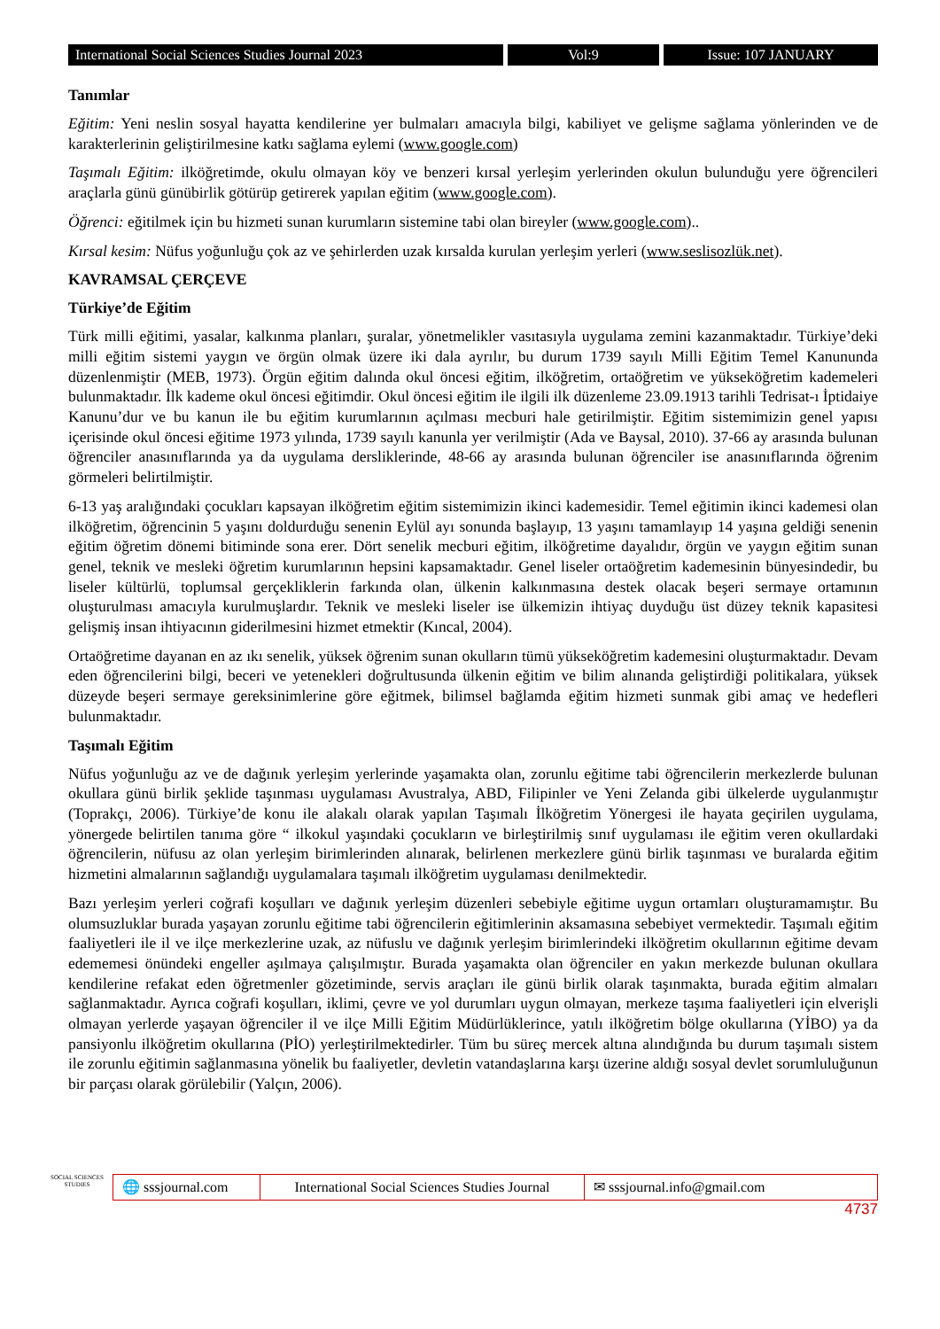International Social Sciences Studies Journal 2023
Vol:9 Issue: 107 JANUARY
Tanımlar
Eğitim: Yeni neslin sosyal hayatta kendilerine yer bulmaları amacıyla bilgi, kabiliyet ve gelişme sağlama yönlerinden ve de karakterlerinin geliştirilmesine katkı sağlama eylemi (www.google.com)
Taşımalı Eğitim: ilköğretimde, okulu olmayan köy ve benzeri kırsal yerleşim yerlerinden okulun bulunduğu yere öğrencileri araçlarla günü günübirlik götürüp getirerek yapılan eğitim (www.google.com).
Öğrenci: eğitilmek için bu hizmeti sunan kurumların sistemine tabi olan bireyler (www.google.com)..
Kırsal kesim: Nüfus yoğunluğu çok az ve şehirlerden uzak kırsalda kurulan yerleşim yerleri (www.seslisozlük.net).
KAVRAMSAL ÇERÇEVE
Türkiye’de Eğitim
Türk milli eğitimi, yasalar, kalkınma planları, şuralar, yönetmelikler vasıtasıyla uygulama zemini kazanmaktadır. Türkiye’deki milli eğitim sistemi yaygın ve örgün olmak üzere iki dala ayrılır, bu durum 1739 sayılı Milli Eğitim Temel Kanununda düzenlenmiştir (MEB, 1973). Örgün eğitim dalında okul öncesi eğitim, ilköğretim, ortaöğretim ve yükseköğretim kademeleri bulunmaktadır. İlk kademe okul öncesi eğitimdir. Okul öncesi eğitim ile ilgili ilk düzenleme 23.09.1913 tarihli Tedrisat-ı İptidaiye Kanunu’dur ve bu kanun ile bu eğitim kurumlarının açılması mecburi hale getirilmiştir. Eğitim sistemimizin genel yapısı içerisinde okul öncesi eğitime 1973 yılında, 1739 sayılı kanunla yer verilmiştir (Ada ve Baysal, 2010). 37-66 ay arasında bulunan öğrenciler anasınıflarında ya da uygulama dersliklerinde, 48-66 ay arasında bulunan öğrenciler ise anasınıflarında öğrenim görmeleri belirtilmiştir.
6-13 yaş aralığındaki çocukları kapsayan ilköğretim eğitim sistemimizin ikinci kademesidir. Temel eğitimin ikinci kademesi olan ilköğretim, öğrencinin 5 yaşını doldurduğu senenin Eylül ayı sonunda başlayıp, 13 yaşını tamamlayıp 14 yaşına geldiği senenin eğitim öğretim dönemi bitiminde sona erer. Dört senelik mecburi eğitim, ilköğretime dayalıdır, örgün ve yaygın eğitim sunan genel, teknik ve mesleki öğretim kurumlarının hepsini kapsamaktadır. Genel liseler ortaöğretim kademesinin bünyesindedir, bu liseler kültürlü, toplumsal gerçekliklerin farkında olan, ülkenin kalkınmasına destek olacak beşeri sermaye ortamının oluşturulması amacıyla kurulmuşlardır. Teknik ve mesleki liseler ise ülkemizin ihtiyaç duyduğu üst düzey teknik kapasitesi gelişmiş insan ihtiyacının giderilmesini hizmet etmektir (Kıncal, 2004).
Ortaöğretime dayanan en az ıkı senelik, yüksek öğrenim sunan okulların tümü yükseköğretim kademesini oluşturmaktadır. Devam eden öğrencilerini bilgi, beceri ve yetenekleri doğrultusunda ülkenin eğitim ve bilim alınanda geliştirdiği politikalara, yüksek düzeyde beşeri sermaye gereksinimlerine göre eğitmek, bilimsel bağlamda eğitim hizmeti sunmak gibi amaç ve hedefleri bulunmaktadır.
Taşımalı Eğitim
Nüfus yoğunluğu az ve de dağınık yerleşim yerlerinde yaşamakta olan, zorunlu eğitime tabi öğrencilerin merkezlerde bulunan okullara günü birlik şeklide taşınması uygulaması Avustralya, ABD, Filipinler ve Yeni Zelanda gibi ülkelerde uygulanmıştır (Toprakçı, 2006). Türkiye’de konu ile alakalı olarak yapılan Taşımalı İlköğretim Yönergesi ile hayata geçirilen uygulama, yönergede belirtilen tanıma göre “ ilkokul yaşındaki çocukların ve birleştirilmiş sınıf uygulaması ile eğitim veren okullardaki öğrencilerin, nüfusu az olan yerleşim birimlerinden alınarak, belirlenen merkezlere günü birlik taşınması ve buralarda eğitim hizmetini almalarının sağlandığı uygulamalara taşımalı ilköğretim uygulaması denilmektedir.
Bazı yerleşim yerleri coğrafi koşulları ve dağınık yerleşim düzenleri sebebiyle eğitime uygun ortamları oluşturamamıştır. Bu olumsuzluklar burada yaşayan zorunlu eğitime tabi öğrencilerin eğitimlerinin aksamasına sebebiyet vermektedir. Taşımalı eğitim faaliyetleri ile il ve ilçe merkezlerine uzak, az nüfuslu ve dağınık yerleşim birimlerindeki ilköğretim okullarının eğitime devam edememesi önündeki engeller aşılmaya çalışılmıştır. Burada yaşamakta olan öğrenciler en yakın merkezde bulunan okullara kendilerine refakat eden öğretmenler gözetiminde, servis araçları ile günü birlik olarak taşınmakta, burada eğitim almaları sağlanmaktadır. Ayrıca coğrafi koşulları, iklimi, çevre ve yol durumları uygun olmayan, merkeze taşıma faaliyetleri için elverişli olmayan yerlerde yaşayan öğrenciler il ve ilçe Milli Eğitim Müdürlüklerince, yatılı ilköğretim bölge okullarına (YİBO) ya da pansiyonlu ilköğretim okullarına (PİO) yerleştirilmektedirler. Tüm bu süreç mercek altına alındığında bu durum taşımalı sistem ile zorunlu eğitimin sağlanmasına yönelik bu faaliyetler, devletin vatandaşlarına karşı üzerine aldığı sosyal devlet sorumluluğunun bir parçası olarak görülebilir (Yalçın, 2006).
SOCIAL SCIENCES STUDIES
🌐 sssjournal.com
International Social Sciences Studies Journal
✉ sssjournal.info@gmail.com
4737